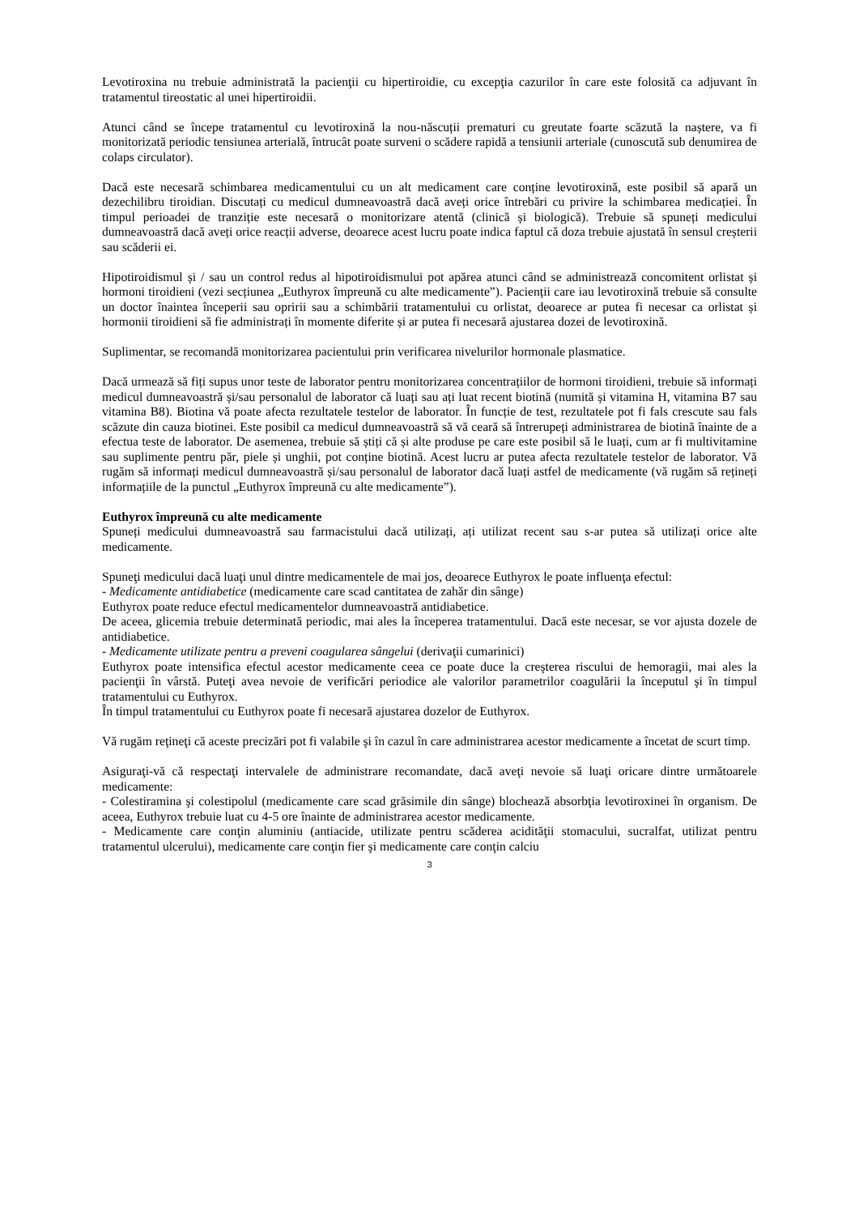Levotiroxina nu trebuie administrată la pacienţii cu hipertiroidie, cu excepţia cazurilor în care este folosită ca adjuvant în tratamentul tireostatic al unei hipertiroidii.
Atunci când se începe tratamentul cu levotiroxină la nou-născuții prematuri cu greutate foarte scăzută la naștere, va fi monitorizată periodic tensiunea arterială, întrucât poate surveni o scădere rapidă a tensiunii arteriale (cunoscută sub denumirea de colaps circulator).
Dacă este necesară schimbarea medicamentului cu un alt medicament care conține levotiroxină, este posibil să apară un dezechilibru tiroidian. Discutați cu medicul dumneavoastră dacă aveți orice întrebări cu privire la schimbarea medicației. În timpul perioadei de tranziție este necesară o monitorizare atentă (clinică și biologică). Trebuie să spuneți medicului dumneavoastră dacă aveți orice reacții adverse, deoarece acest lucru poate indica faptul că doza trebuie ajustată în sensul creșterii sau scăderii ei.
Hipotiroidismul și / sau un control redus al hipotiroidismului pot apărea atunci când se administrează concomitent orlistat și hormoni tiroidieni (vezi secțiunea „Euthyrox împreună cu alte medicamente”). Pacienții care iau levotiroxină trebuie să consulte un doctor înaintea începerii sau opririi sau a schimbării tratamentului cu orlistat, deoarece ar putea fi necesar ca orlistat și hormonii tiroidieni să fie administrați în momente diferite și ar putea fi necesară ajustarea dozei de levotiroxină.
Suplimentar, se recomandă monitorizarea pacientului prin verificarea nivelurilor hormonale plasmatice.
Dacă urmează să fiți supus unor teste de laborator pentru monitorizarea concentrațiilor de hormoni tiroidieni, trebuie să informați medicul dumneavoastră și/sau personalul de laborator că luați sau ați luat recent biotină (numită și vitamina H, vitamina B7 sau vitamina B8). Biotina vă poate afecta rezultatele testelor de laborator. În funcție de test, rezultatele pot fi fals crescute sau fals scăzute din cauza biotinei. Este posibil ca medicul dumneavoastră să vă ceară să întrerupeți administrarea de biotină înainte de a efectua teste de laborator. De asemenea, trebuie să știți că și alte produse pe care este posibil să le luați, cum ar fi multivitamine sau suplimente pentru păr, piele și unghii, pot conține biotină. Acest lucru ar putea afecta rezultatele testelor de laborator. Vă rugăm să informați medicul dumneavoastră și/sau personalul de laborator dacă luați astfel de medicamente (vă rugăm să rețineți informațiile de la punctul „Euthyrox împreună cu alte medicamente”).
Euthyrox împreună cu alte medicamente
Spuneți medicului dumneavoastră sau farmacistului dacă utilizați, ați utilizat recent sau s-ar putea să utilizați orice alte medicamente.
Spuneţi medicului dacă luaţi unul dintre medicamentele de mai jos, deoarece Euthyrox le poate influenţa efectul:
- Medicamente antidiabetice (medicamente care scad cantitatea de zahăr din sânge)
Euthyrox poate reduce efectul medicamentelor dumneavoastră antidiabetice.
De aceea, glicemia trebuie determinată periodic, mai ales la începerea tratamentului. Dacă este necesar, se vor ajusta dozele de antidiabetice.
- Medicamente utilizate pentru a preveni coagularea sângelui (derivaţii cumarinici)
Euthyrox poate intensifica efectul acestor medicamente ceea ce poate duce la creşterea riscului de hemoragii, mai ales la pacienţii în vârstă. Puteţi avea nevoie de verificări periodice ale valorilor parametrilor coagulării la începutul şi în timpul tratamentului cu Euthyrox.
În timpul tratamentului cu Euthyrox poate fi necesară ajustarea dozelor de Euthyrox.
Vă rugăm reţineţi că aceste precizări pot fi valabile şi în cazul în care administrarea acestor medicamente a încetat de scurt timp.
Asiguraţi-vă că respectaţi intervalele de administrare recomandate, dacă aveţi nevoie să luaţi oricare dintre următoarele medicamente:
- Colestiramina şi colestipolul (medicamente care scad grăsimile din sânge) blochează absorbţia levotiroxinei în organism. De aceea, Euthyrox trebuie luat cu 4-5 ore înainte de administrarea acestor medicamente.
- Medicamente care conţin aluminiu (antiacide, utilizate pentru scăderea acidităţii stomacului, sucralfat, utilizat pentru tratamentul ulcerului), medicamente care conţin fier şi medicamente care conţin calciu
3